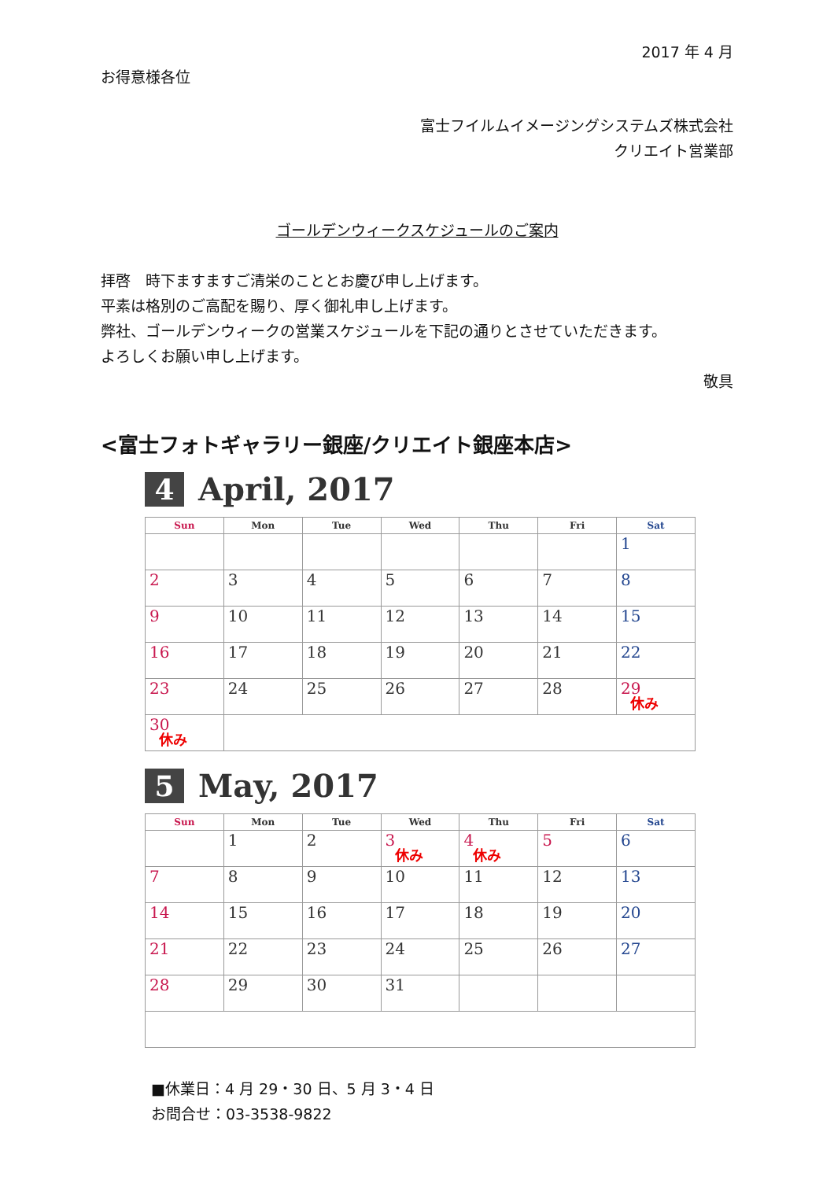2017 年 4 月
お得意様各位
富士フイルムイメージングシステムズ株式会社
クリエイト営業部
ゴールデンウィークスケジュールのご案内
拝啓　時下ますますご清栄のこととお慶び申し上げます。
平素は格別のご高配を賜り、厚く御礼申し上げます。
弊社、ゴールデンウィークの営業スケジュールを下記の通りとさせていただきます。
よろしくお願い申し上げます。
敬具
<富士フォトギャラリー銀座/クリエイト銀座本店>
4 April, 2017
| Sun | Mon | Tue | Wed | Thu | Fri | Sat |
| --- | --- | --- | --- | --- | --- | --- |
| | | | | | | 1 |
| 2 | 3 | 4 | 5 | 6 | 7 | 8 |
| 9 | 10 | 11 | 12 | 13 | 14 | 15 |
| 16 | 17 | 18 | 19 | 20 | 21 | 22 |
| 23 | 24 | 25 | 26 | 27 | 28 | 29 休み |
| 30 休み | | | | | | |
5 May, 2017
| Sun | Mon | Tue | Wed | Thu | Fri | Sat |
| --- | --- | --- | --- | --- | --- | --- |
| | 1 | 2 | 3 休み | 4 休み | 5 | 6 |
| 7 | 8 | 9 | 10 | 11 | 12 | 13 |
| 14 | 15 | 16 | 17 | 18 | 19 | 20 |
| 21 | 22 | 23 | 24 | 25 | 26 | 27 |
| 28 | 29 | 30 | 31 | | | |
■休業日：4 月 29・30 日、5 月 3・4 日
お問合せ：03-3538-9822